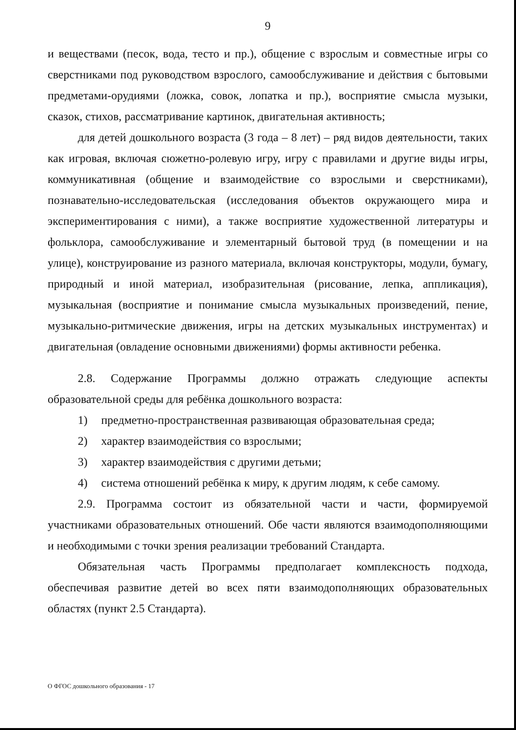9
и веществами (песок, вода, тесто и пр.), общение с взрослым и совместные игры со сверстниками под руководством взрослого, самообслуживание и действия с бытовыми предметами-орудиями (ложка, совок, лопатка и пр.), восприятие смысла музыки, сказок, стихов, рассматривание картинок, двигательная активность;
для детей дошкольного возраста (3 года – 8 лет) – ряд видов деятельности, таких как игровая, включая сюжетно-ролевую игру, игру с правилами и другие виды игры, коммуникативная (общение и взаимодействие со взрослыми и сверстниками), познавательно-исследовательская (исследования объектов окружающего мира и экспериментирования с ними), а также восприятие художественной литературы и фольклора, самообслуживание и элементарный бытовой труд (в помещении и на улице), конструирование из разного материала, включая конструкторы, модули, бумагу, природный и иной материал, изобразительная (рисование, лепка, аппликация), музыкальная (восприятие и понимание смысла музыкальных произведений, пение, музыкально-ритмические движения, игры на детских музыкальных инструментах) и двигательная (овладение основными движениями) формы активности ребенка.
2.8. Содержание Программы должно отражать следующие аспекты образовательной среды для ребёнка дошкольного возраста:
1) предметно-пространственная развивающая образовательная среда;
2) характер взаимодействия со взрослыми;
3) характер взаимодействия с другими детьми;
4) система отношений ребёнка к миру, к другим людям, к себе самому.
2.9. Программа состоит из обязательной части и части, формируемой участниками образовательных отношений. Обе части являются взаимодополняющими и необходимыми с точки зрения реализации требований Стандарта.
Обязательная часть Программы предполагает комплексность подхода, обеспечивая развитие детей во всех пяти взаимодополняющих образовательных областях (пункт 2.5 Стандарта).
О ФГОС дошкольного образования - 17